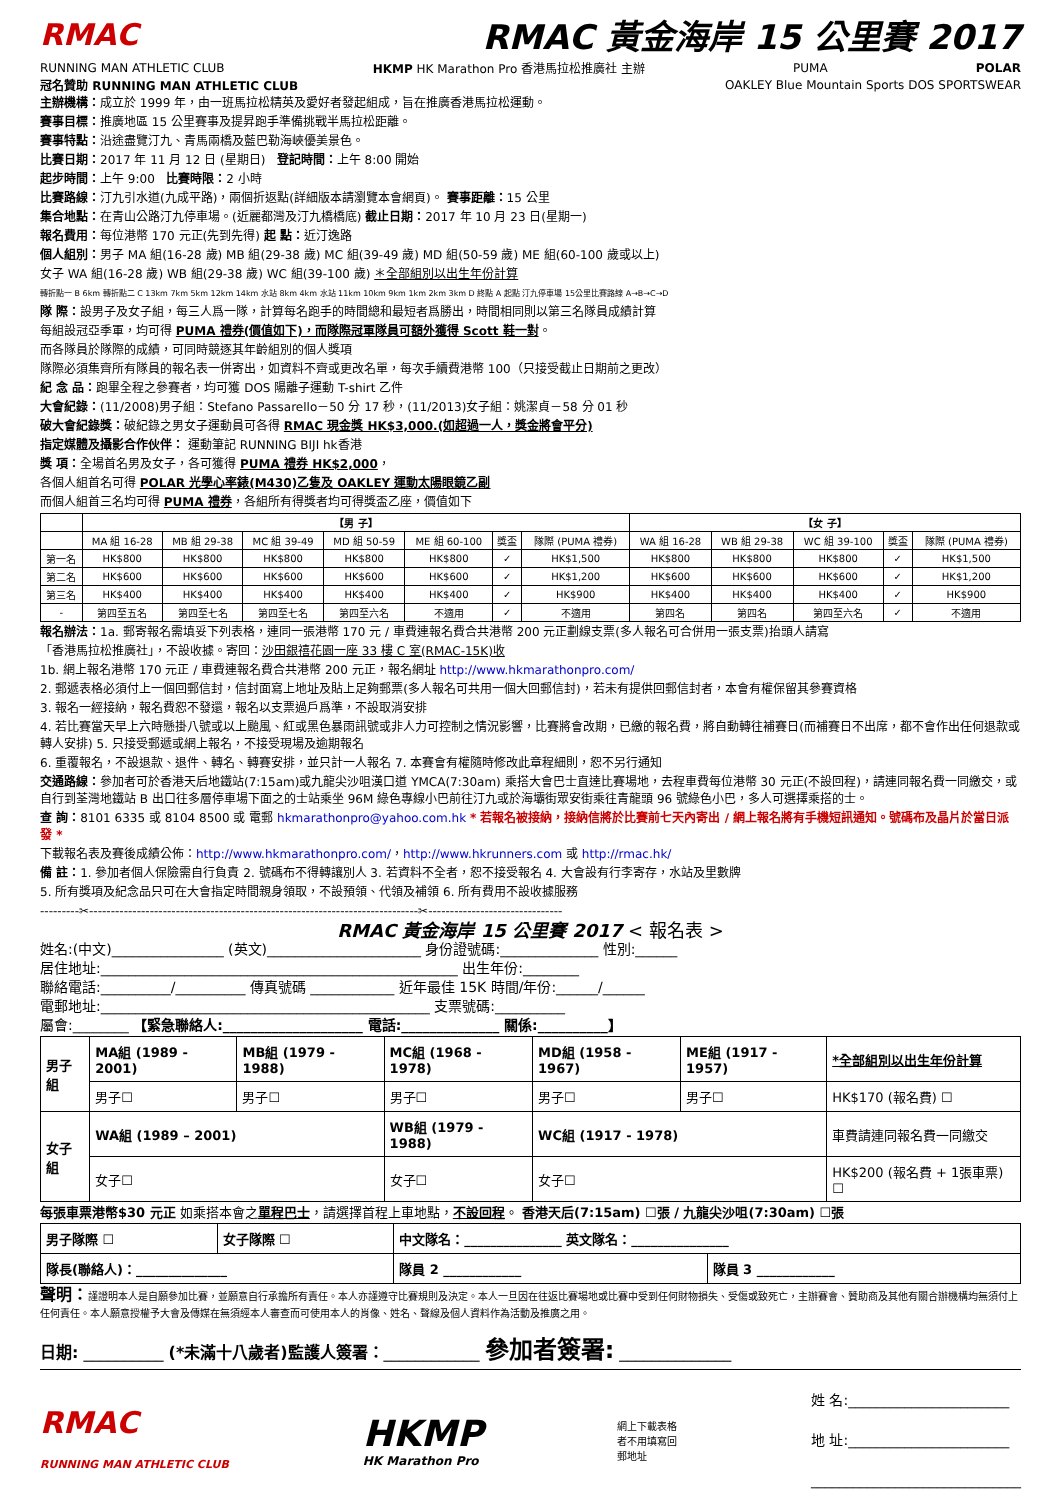RMAC RMAC 黃金海岸 15 公里賽 2017
RUNNING MAN ATHLETIC CLUB HKMP HK Marathon Pro 香港馬拉松推廣社 主辦 PUMA POLAR
冠名贊助 RUNNING MAN ATHLETIC CLUB OAKLEY Blue Mountain Sports DOS SPORTSWEAR
主辦機構：成立於 1999 年，由一班馬拉松精英及愛好者發起組成，旨在推廣香港馬拉松運動。
賽事目標：推廣地區 15 公里賽事及提昇跑手準備挑戰半馬拉松距離。
賽事特點：沿途盡覽汀九、青馬兩橋及藍巴勒海峽優美景色。
比賽日期：2017 年 11 月 12 日 (星期日) 登記時間：上午 8:00 開始
起步時間：上午 9:00 比賽時限：2 小時
比賽路線：汀九引水道(九成平路)，兩個折返點(詳細版本請瀏覽本會網頁)。 賽事距離：15 公里
集合地點：在青山公路汀九停車場。(近麗都灣及汀九橋橋底) 截止日期：2017 年 10 月 23 日(星期一)
報名費用：每位港幣 170 元正(先到先得) 起 點：近汀逸路
個人組別：男子 MA 組(16-28 歲) MB 組(29-38 歲) MC 組(39-49 歲) MD 組(50-59 歲) ME 組(60-100 歲或以上)
女子 WA 組(16-28 歲) WB 組(29-38 歲) WC 組(39-100 歲) ＊全部組別以出生年份計算
轉折點一 B 6km 轉折點二 C 13km 7km 5km 12km 14km 水站 8km 4km 水站 11km 10km 9km 1km 2km 3km D 終點 A 起點 汀九停車場 15公里比賽路線 A→B→C→D
隊 際：設男子及女子組，每三人爲一隊，計算每名跑手的時間總和最短者爲勝出，時間相同則以第三名隊員成績計算
每組設冠亞季軍，均可得 PUMA 禮券(價值如下)，而隊際冠軍隊員可額外獲得 Scott 鞋一對。
而各隊員於隊際的成績，可同時競逐其年齡組別的個人獎項
隊際必須集齊所有隊員的報名表一併寄出，如資料不齊或更改名單，每次手續費港幣 100（只接受截止日期前之更改）
紀 念 品：跑畢全程之參賽者，均可獲 DOS 陽離子運動 T-shirt 乙件
大會紀錄：(11/2008)男子組：Stefano Passarello－50 分 17 秒，(11/2013)女子組：姚潔貞－58 分 01 秒
破大會紀錄獎：破紀錄之男女子運動員可各得 RMAC 現金獎 HK$3,000.(如超過一人，獎金將會平分)
指定媒體及攝影合作伙伴： 運動筆記 RUNNING BIJI hk香港
獎 項：全場首名男及女子，各可獲得 PUMA 禮券 HK$2,000，
各個人組首名可得 POLAR 光學心率錶(M430)乙隻及 OAKLEY 運動太陽眼鏡乙副
而個人組首三名均可得 PUMA 禮券，各組所有得獎者均可得獎盃乙座，價值如下
| | 【男 子】 | | | | | | | 【女 子】 | | | | |
| --- | --- | --- | --- | --- | --- | --- | --- | --- | --- | --- | --- | --- |
| | MA 組 16-28 | MB 組 29-38 | MC 組 39-49 | MD 組 50-59 | ME 組 60-100 | 獎盃 | 隊際 (PUMA 禮券) | WA 組 16-28 | WB 組 29-38 | WC 組 39-100 | 獎盃 | 隊際 (PUMA 禮券) |
| 第一名 | HK$800 | HK$800 | HK$800 | HK$800 | HK$800 | ✓ | HK$1,500 | HK$800 | HK$800 | HK$800 | ✓ | HK$1,500 |
| 第二名 | HK$600 | HK$600 | HK$600 | HK$600 | HK$600 | ✓ | HK$1,200 | HK$600 | HK$600 | HK$600 | ✓ | HK$1,200 |
| 第三名 | HK$400 | HK$400 | HK$400 | HK$400 | HK$400 | ✓ | HK$900 | HK$400 | HK$400 | HK$400 | ✓ | HK$900 |
| - | 第四至五名 | 第四至七名 | 第四至七名 | 第四至六名 | 不適用 | ✓ | 不適用 | 第四名 | 第四名 | 第四至六名 | ✓ | 不適用 |
報名辦法：1a. 郵寄報名需填妥下列表格，連同一張港幣 170 元 / 車費連報名費合共港幣 200 元正劃線支票(多人報名可合併用一張支票)抬頭人請寫
「香港馬拉松推廣社」，不設收據。寄回：沙田銀禧花園一座 33 樓 C 室(RMAC-15K)收
1b. 網上報名港幣 170 元正 / 車費連報名費合共港幣 200 元正，報名網址 http://www.hkmarathonpro.com/
2. 郵遞表格必須付上一個回郵信封，信封面寫上地址及貼上足夠郵票(多人報名可共用一個大回郵信封)，若未有提供回郵信封者，本會有權保留其參賽資格
3. 報名一經接納，報名費恕不發還，報名以支票過戶爲準，不設取消安排
4. 若比賽當天早上六時懸掛八號或以上颱風、紅或黑色暴雨訊號或非人力可控制之情況影響，比賽將會改期，已繳的報名費，將自動轉往補賽日(而補賽日不出席，都不會作出任何退款或轉人安排) 5. 只接受郵遞或網上報名，不接受現場及逾期報名
6. 重覆報名，不設退款、退件、轉名、轉賽安排，並只計一人報名 7. 本賽會有權隨時修改此章程細則，恕不另行通知
交通路線：參加者可於香港天后地鐵站(7:15am)或九龍尖沙咀漢口道 YMCA(7:30am) 乘搭大會巴士直達比賽場地，去程車費每位港幣 30 元正(不設回程)，請連同報名費一同繳交，或自行到荃灣地鐵站 B 出口往多層停車場下面之的士站乘坐 96M 綠色專線小巴前往汀九或於海壩街眾安街乘往青龍頭 96 號綠色小巴，多人可選擇乘搭的士。
查 詢：8101 6335 或 8104 8500 或 電郵 hkmarathonpro@yahoo.com.hk * 若報名被接納，接納信將於比賽前七天內寄出 / 網上報名將有手機短訊通知。號碼布及晶片於當日派發 *
下載報名表及賽後成績公佈：http://www.hkmarathonpro.com/，http://www.hkrunners.com 或 http://rmac.hk/
備 註：1. 參加者個人保險需自行負責 2. 號碼布不得轉讓別人 3. 若資料不全者，恕不接受報名 4. 大會設有行李寄存，水站及里數牌
5. 所有獎項及紀念品只可在大會指定時間親身領取，不設預領、代領及補領 6. 所有費用不設收據服務
---------✂----------------------------------------------------------------------------✂-------------------------------
RMAC 黃金海岸 15 公里賽 2017 < 報名表 >
姓名:(中文)________________ (英文)______________________ 身份證號碼:______________ 性別:______
居住地址:___________________________________________________ 出生年份:________
聯絡電話:__________/__________ 傳真號碼 ____________ 近年最佳 15K 時間/年份:______/______
電郵地址:_______________________________________________ 支票號碼:__________
屬會:________ 【緊急聯絡人:____________________ 電話:______________ 關係:__________】
| 男子組 | MA組 (1989 - 2001) | MB組 (1979 - 1988) | MC組 (1968 - 1978) | MD組 (1958 - 1967) | ME組 (1917 - 1957) | *全部組別以出生年份計算 |
| | 男子☐ | 男子☐ | 男子☐ | 男子☐ | 男子☐ | HK$170 (報名費) ☐ |
| 女子組 | WA組 (1989 – 2001) | | WB組 (1979 - 1988) | WC組 (1917 - 1978) | | 車費請連同報名費一同繳交 |
| | 女子☐ | | 女子☐ | 女子☐ | | HK$200 (報名費 + 1張車票) ☐ |
每張車票港幣$30 元正 如乘搭本會之單程巴士，請選擇首程上車地點，不設回程。 香港天后(7:15am) ☐張 / 九龍尖沙咀(7:30am) ☐張
| 男子隊際 ☐ | 女子隊際 ☐ | 中文隊名：_______________ 英文隊名：_______________ | |
| 隊長(聯絡人)：______________ | | 隊員 2 ____________ | 隊員 3 ____________ |
聲明：謹證明本人是自願參加比賽，並願意自行承擔所有責任。本人亦謹遵守比賽規則及決定。本人一旦因在往返比賽場地或比賽中受到任何財物損失、受傷或致死亡，主辦賽會、贊助商及其他有關合辦機構均無須付上任何責任。本人願意授權予大會及傳媒在無須經本人審查而可使用本人的肖像、姓名、聲線及個人資料作為活動及推廣之用。
日期: __________ (*未滿十八歲者)監護人簽署：____________ 參加者簽署: ______________
RMAC
RUNNING MAN ATHLETIC CLUB HKMP
HK Marathon Pro 網上下載表格者不用填寫回郵地址 姓 名:_______________________
地 址:_______________________
______________________________